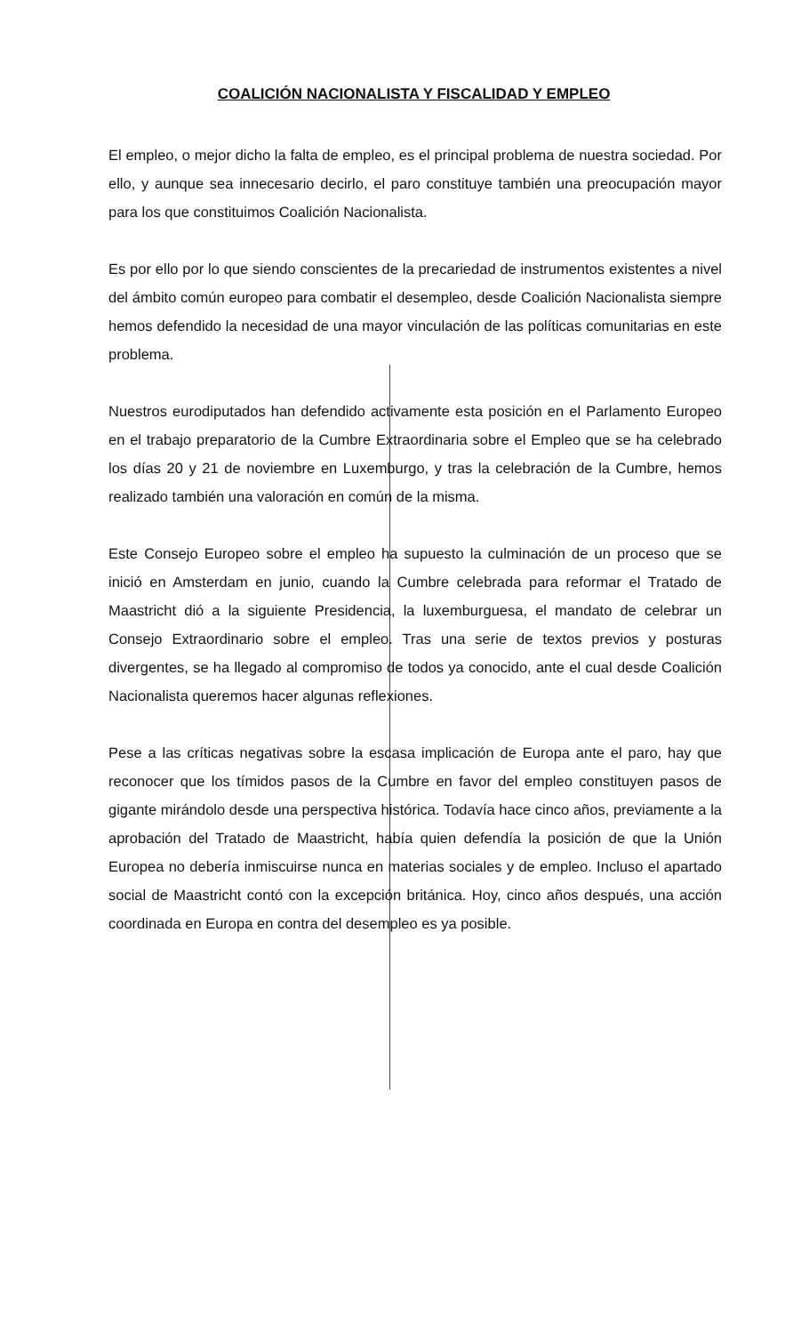COALICIÓN NACIONALISTA Y FISCALIDAD Y EMPLEO
El empleo, o mejor dicho la falta de empleo, es el principal problema de nuestra sociedad. Por ello, y aunque sea innecesario decirlo, el paro constituye también una preocupación mayor para los que constituimos Coalición Nacionalista.
Es por ello por lo que siendo conscientes de la precariedad de instrumentos existentes a nivel del ámbito común europeo para combatir el desempleo, desde Coalición Nacionalista siempre hemos defendido la necesidad de una mayor vinculación de las políticas comunitarias en este problema.
Nuestros eurodiputados han defendido activamente esta posición en el Parlamento Europeo en el trabajo preparatorio de la Cumbre Extraordinaria sobre el Empleo que se ha celebrado los días 20 y 21 de noviembre en Luxemburgo, y tras la celebración de la Cumbre, hemos realizado también una valoración en común de la misma.
Este Consejo Europeo sobre el empleo ha supuesto la culminación de un proceso que se inició en Amsterdam en junio, cuando la Cumbre celebrada para reformar el Tratado de Maastricht dió a la siguiente Presidencia, la luxemburguesa, el mandato de celebrar un Consejo Extraordinario sobre el empleo. Tras una serie de textos previos y posturas divergentes, se ha llegado al compromiso de todos ya conocido, ante el cual desde Coalición Nacionalista queremos hacer algunas reflexiones.
Pese a las críticas negativas sobre la escasa implicación de Europa ante el paro, hay que reconocer que los tímidos pasos de la Cumbre en favor del empleo constituyen pasos de gigante mirándolo desde una perspectiva histórica. Todavía hace cinco años, previamente a la aprobación del Tratado de Maastricht, había quien defendía la posición de que la Unión Europea no debería inmiscuirse nunca en materias sociales y de empleo. Incluso el apartado social de Maastricht contó con la excepción británica. Hoy, cinco años después, una acción coordinada en Europa en contra del desempleo es ya posible.